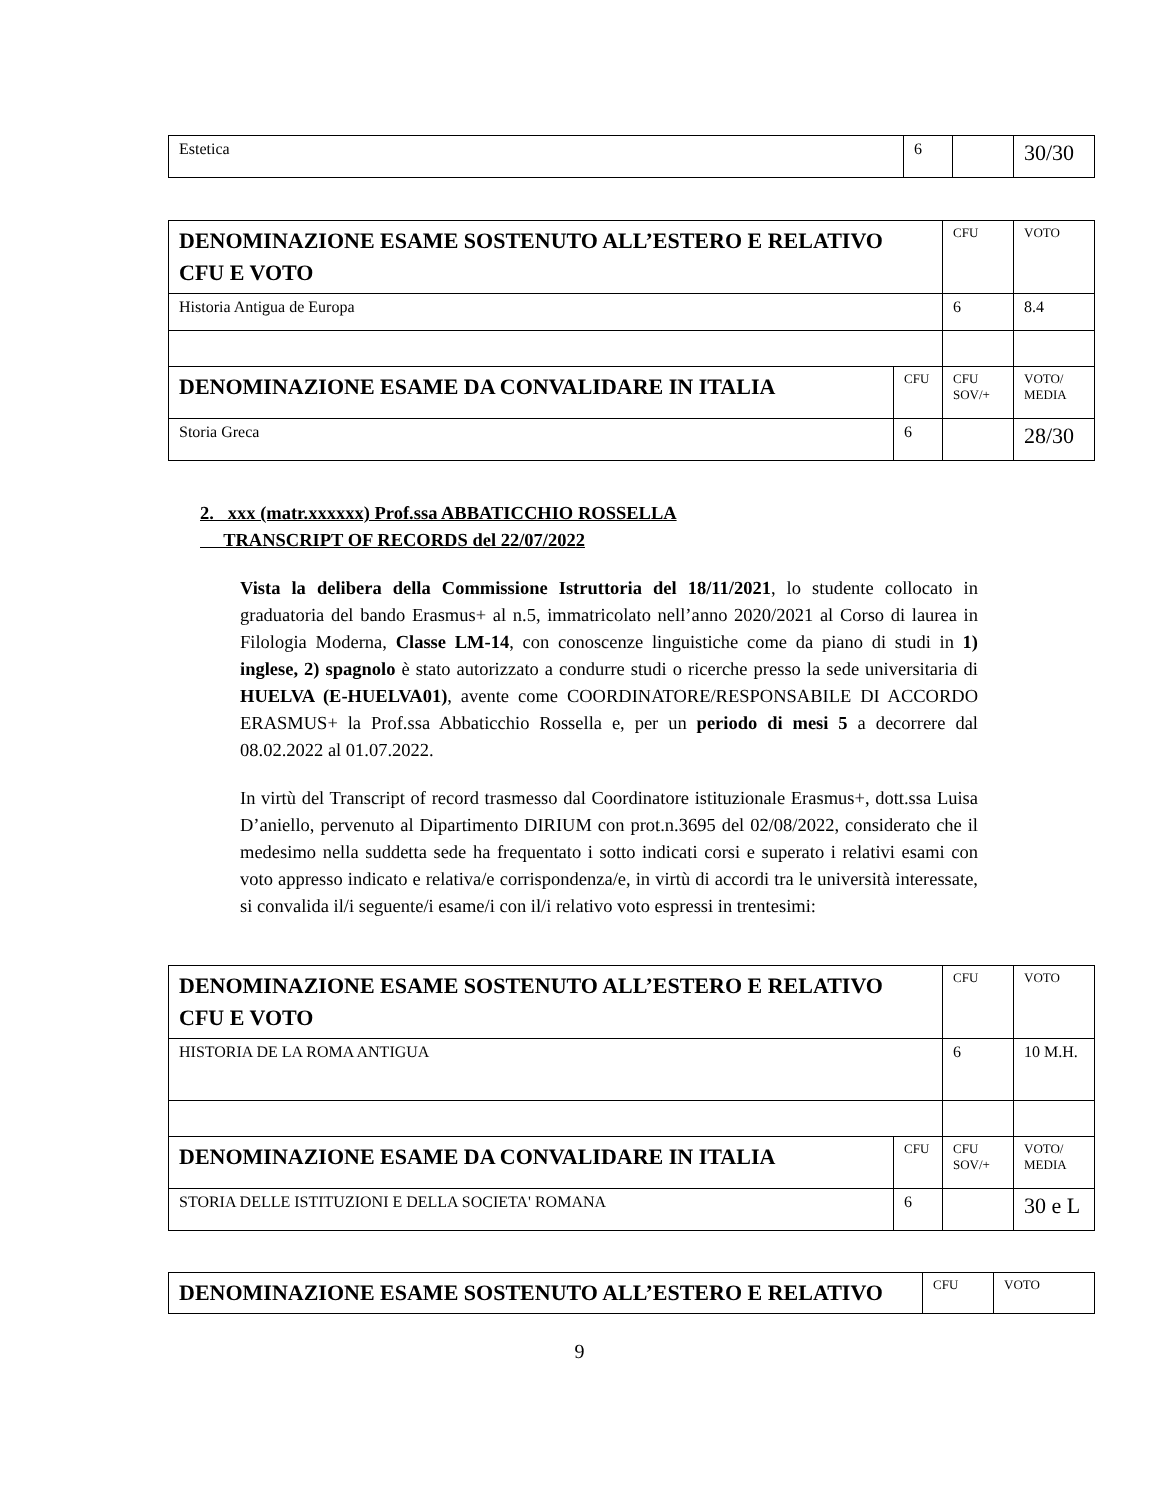| Estetica | 6 | | 30/30 |
| DENOMINAZIONE ESAME SOSTENUTO ALL’ESTERO E RELATIVO CFU E VOTO | | CFU | VOTO |
| Historia Antigua de Europa | | 6 | 8.4 |
| DENOMINAZIONE ESAME DA CONVALIDARE IN ITALIA | CFU | CFU SOV/+ | VOTO/ MEDIA |
| Storia Greca | 6 | | 28/30 |
2. xxx (matr.xxxxxx) Prof.ssa ABBATICCHIO ROSSELLA
TRANSCRIPT OF RECORDS del 22/07/2022
Vista la delibera della Commissione Istruttoria del 18/11/2021, lo studente collocato in graduatoria del bando Erasmus+ al n.5, immatricolato nell’anno 2020/2021 al Corso di laurea in Filologia Moderna, Classe LM-14, con conoscenze linguistiche come da piano di studi in 1) inglese, 2) spagnolo è stato autorizzato a condurre studi o ricerche presso la sede universitaria di HUELVA (E-HUELVA01), avente come COORDINATORE/RESPONSABILE DI ACCORDO ERASMUS+ la Prof.ssa Abbaticchio Rossella e, per un periodo di mesi 5 a decorrere dal 08.02.2022 al 01.07.2022.
In virtù del Transcript of record trasmesso dal Coordinatore istituzionale Erasmus+, dott.ssa Luisa D’aniello, pervenuto al Dipartimento DIRIUM con prot.n.3695 del 02/08/2022, considerato che il medesimo nella suddetta sede ha frequentato i sotto indicati corsi e superato i relativi esami con voto appresso indicato e relativa/e corrispondenza/e, in virtù di accordi tra le università interessate, si convalida il/i seguente/i esame/i con il/i relativo voto espressi in trentesimi:
| DENOMINAZIONE ESAME SOSTENUTO ALL’ESTERO E RELATIVO CFU E VOTO | | CFU | VOTO |
| HISTORIA DE LA ROMA ANTIGUA | | 6 | 10 M.H. |
| DENOMINAZIONE ESAME DA CONVALIDARE IN ITALIA | CFU | CFU SOV/+ | VOTO/ MEDIA |
| STORIA DELLE ISTITUZIONI E DELLA SOCIETA' ROMANA | 6 | | 30 e L |
| DENOMINAZIONE ESAME SOSTENUTO ALL’ESTERO E RELATIVO | CFU | VOTO |
9